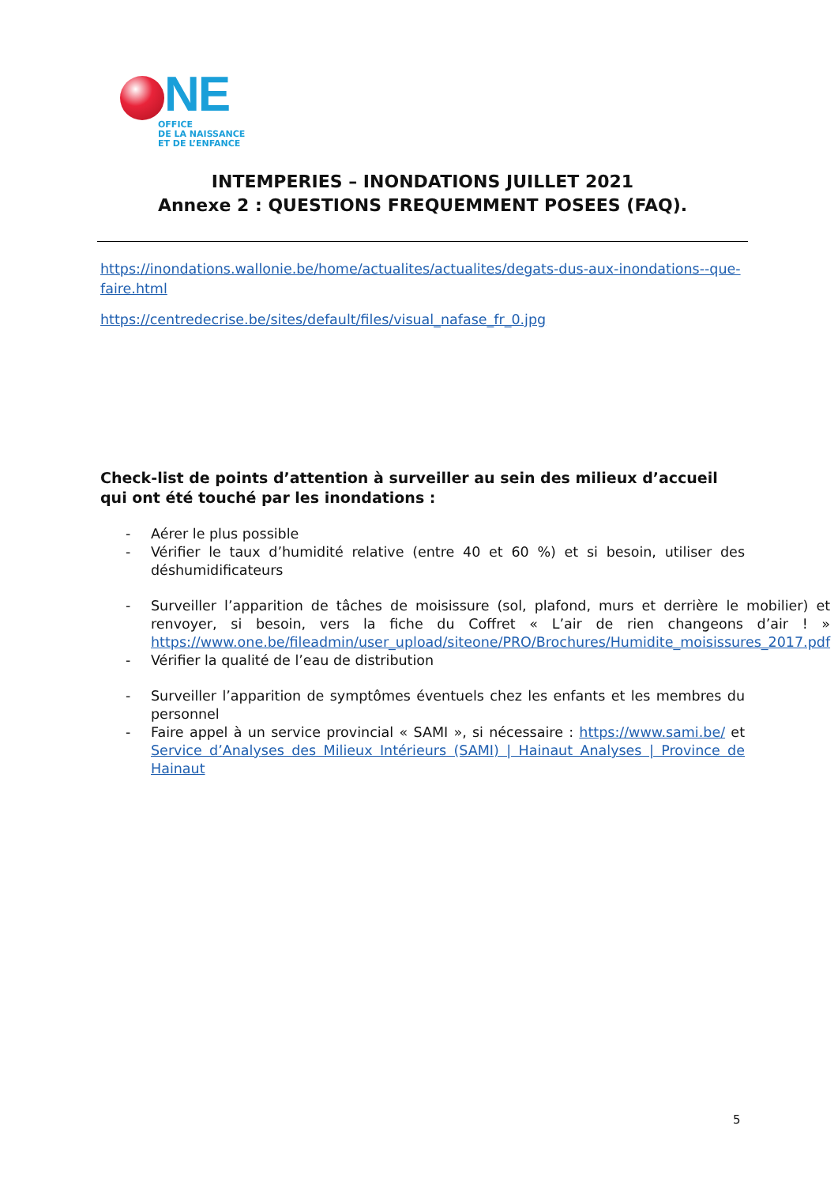NE
OFFICE
DE LA NAISSANCE
ET DE L’ENFANCE
INTEMPERIES – INONDATIONS JUILLET 2021
Annexe 2 : QUESTIONS FREQUEMMENT POSEES (FAQ).
https://inondations.wallonie.be/home/actualites/actualites/degats-dus-aux-inondations--que-faire.html
https://centredecrise.be/sites/default/files/visual_nafase_fr_0.jpg
Check-list de points d’attention à surveiller au sein des milieux d’accueil qui ont été touché par les inondations :
- Aérer le plus possible
- Vérifier le taux d’humidité relative (entre 40 et 60 %) et si besoin, utiliser des déshumidificateurs
- Surveiller l’apparition de tâches de moisissure (sol, plafond, murs et derrière le mobilier) et renvoyer, si besoin, vers la fiche du Coffret « L’air de rien changeons d’air ! » https://www.one.be/fileadmin/user_upload/siteone/PRO/Brochures/Humidite_moisissures_2017.pdf
- Vérifier la qualité de l’eau de distribution
- Surveiller l’apparition de symptômes éventuels chez les enfants et les membres du personnel
- Faire appel à un service provincial « SAMI », si nécessaire : https://www.sami.be/ et Service d’Analyses des Milieux Intérieurs (SAMI) | Hainaut Analyses | Province de Hainaut
5